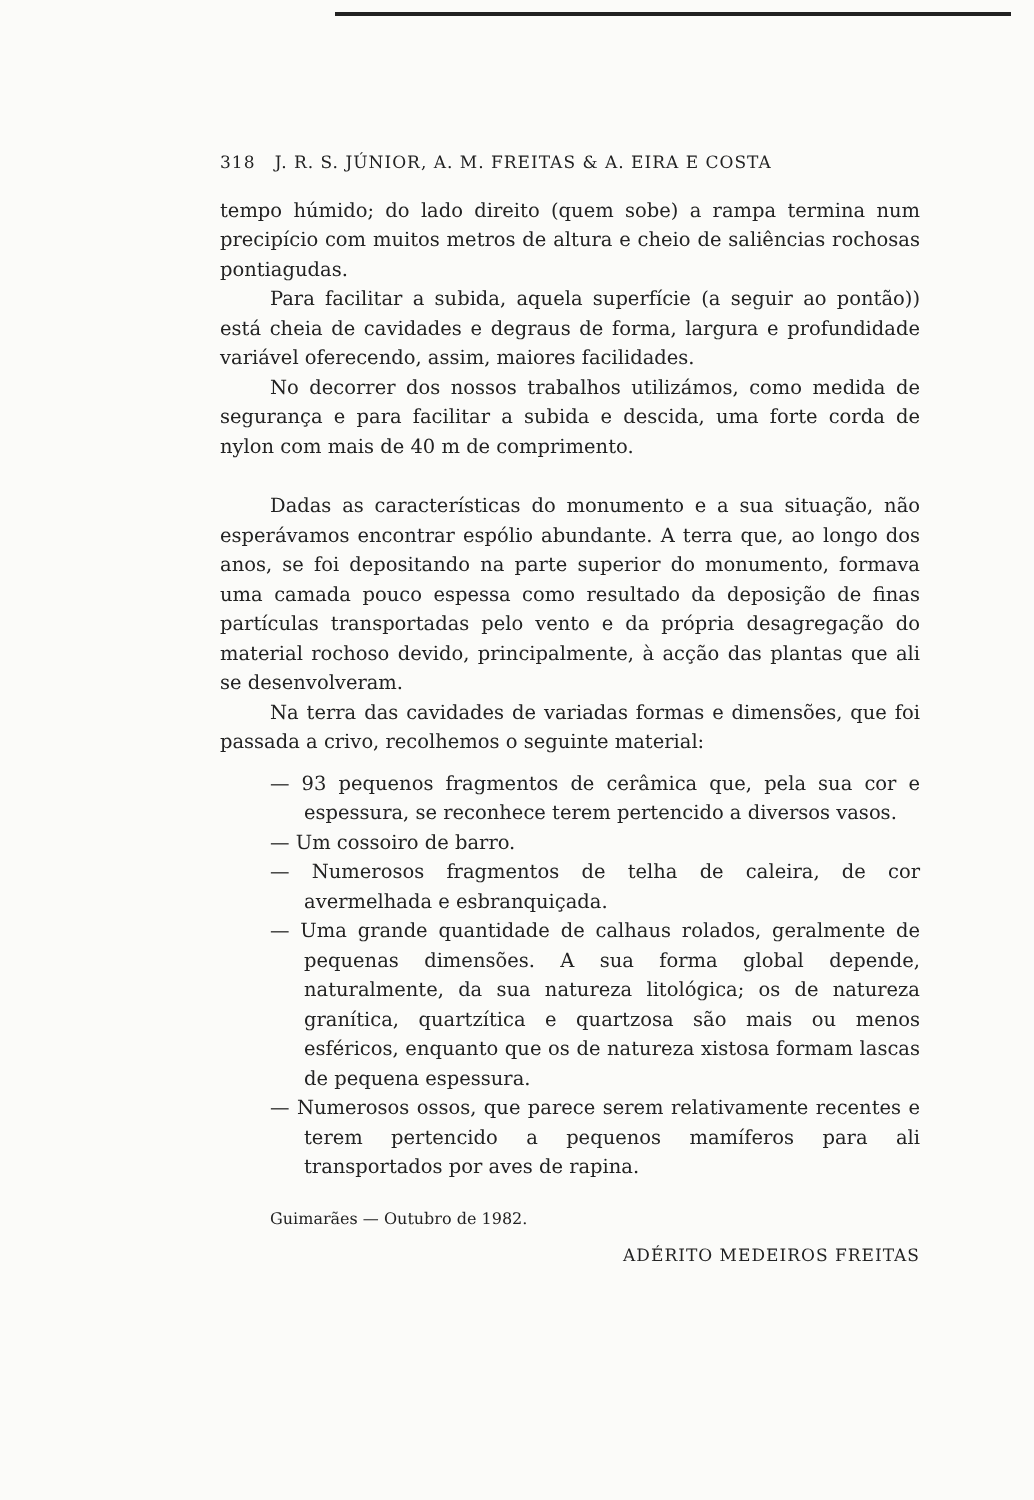318 J. R. S. JÚNIOR, A. M. FREITAS & A. EIRA E COSTA
tempo húmido; do lado direito (quem sobe) a rampa termina num precipício com muitos metros de altura e cheio de saliências rochosas pontiagudas.
Para facilitar a subida, aquela superfície (a seguir ao pontão)) está cheia de cavidades e degraus de forma, largura e profundidade variável oferecendo, assim, maiores facilidades.
No decorrer dos nossos trabalhos utilizámos, como medida de segurança e para facilitar a subida e descida, uma forte corda de nylon com mais de 40 m de comprimento.
Dadas as características do monumento e a sua situação, não esperávamos encontrar espólio abundante. A terra que, ao longo dos anos, se foi depositando na parte superior do monumento, formava uma camada pouco espessa como resultado da deposição de finas partículas transportadas pelo vento e da própria desagregação do material rochoso devido, principalmente, à acção das plantas que ali se desenvolveram.
Na terra das cavidades de variadas formas e dimensões, que foi passada a crivo, recolhemos o seguinte material:
— 93 pequenos fragmentos de cerâmica que, pela sua cor e espessura, se reconhece terem pertencido a diversos vasos.
— Um cossoiro de barro.
— Numerosos fragmentos de telha de caleira, de cor avermelhada e esbranquiçada.
— Uma grande quantidade de calhaus rolados, geralmente de pequenas dimensões. A sua forma global depende, naturalmente, da sua natureza litológica; os de natureza granítica, quartzítica e quartzosa são mais ou menos esféricos, enquanto que os de natureza xistosa formam lascas de pequena espessura.
— Numerosos ossos, que parece serem relativamente recentes e terem pertencido a pequenos mamíferos para ali transportados por aves de rapina.
Guimarães — Outubro de 1982.
ADÉRITO MEDEIROS FREITAS